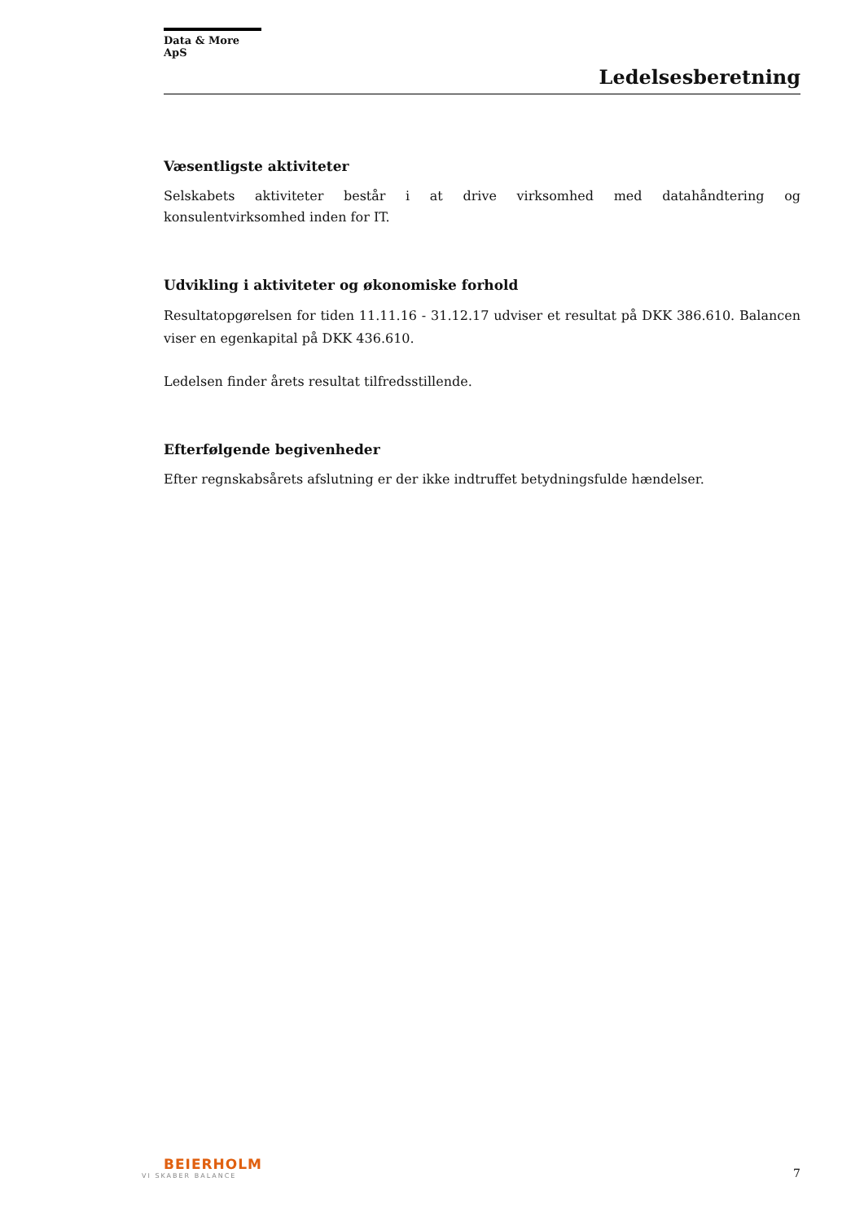Data & More ApS
Ledelsesberetning
Væsentligste aktiviteter
Selskabets aktiviteter består i at drive virksomhed med datahåndtering og konsulentvirksomhed inden for IT.
Udvikling i aktiviteter og økonomiske forhold
Resultatopgørelsen for tiden 11.11.16 - 31.12.17 udviser et resultat på DKK 386.610. Balancen viser en egenkapital på DKK 436.610.
Ledelsen finder årets resultat tilfredsstillende.
Efterfølgende begivenheder
Efter regnskabsårets afslutning er der ikke indtruffet betydningsfulde hændelser.
BEIERHOLM
VI SKABER BALANCE
7